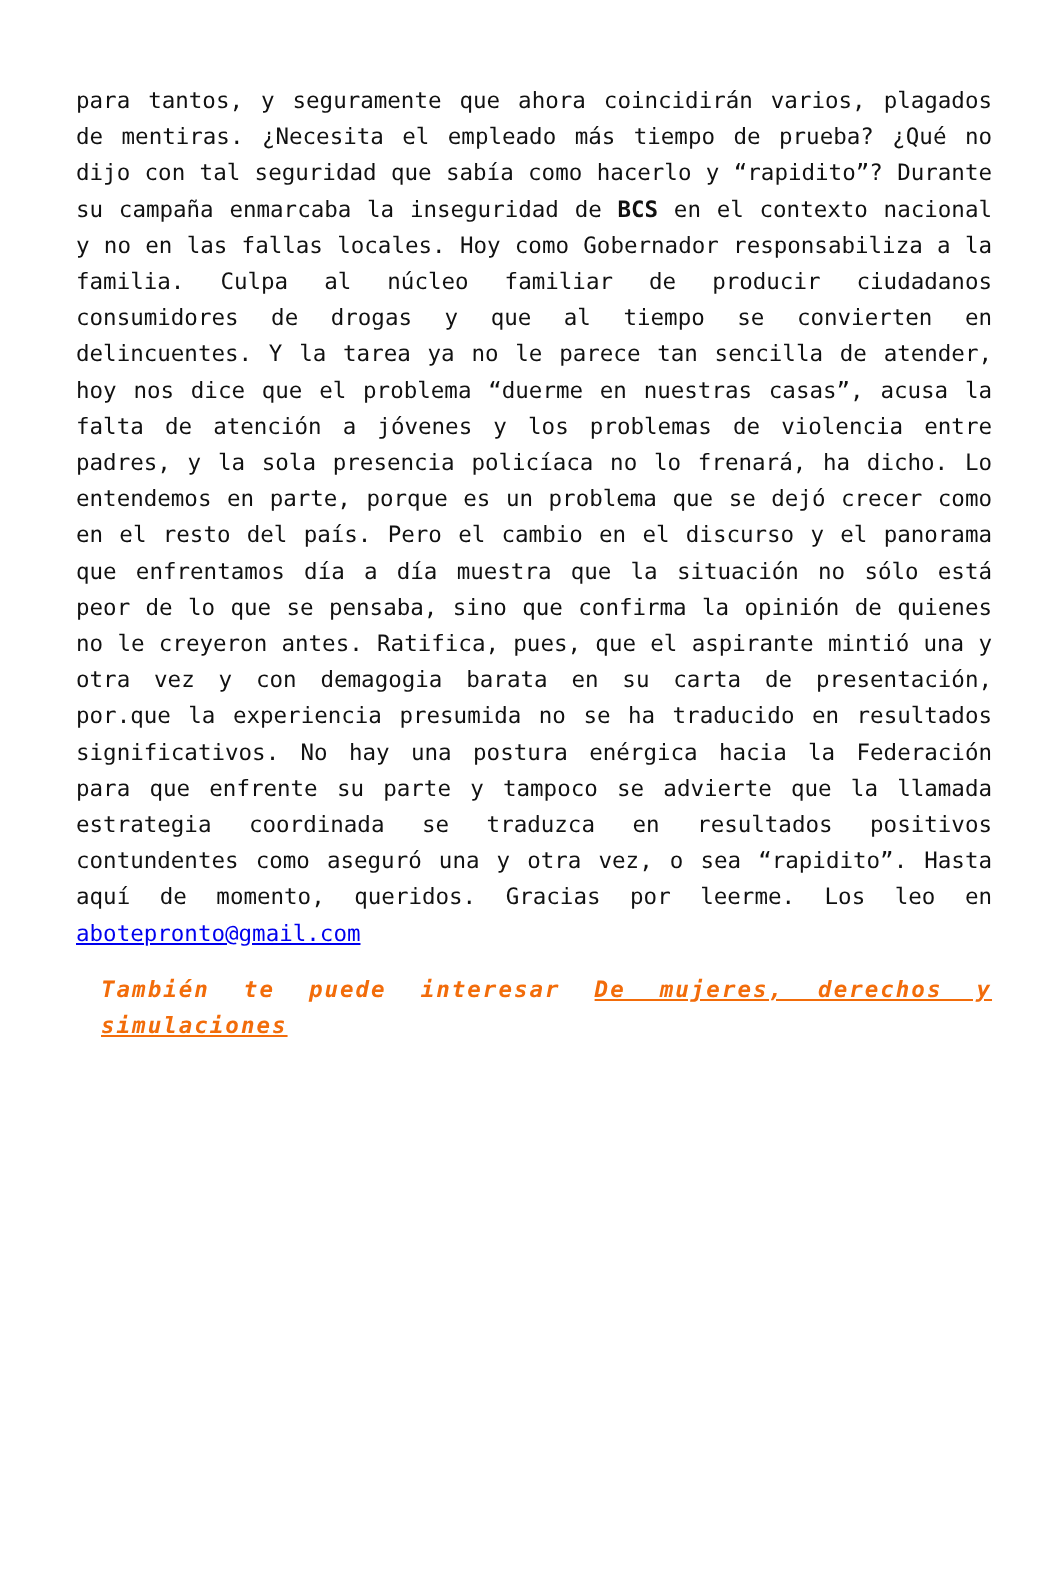para tantos, y seguramente que ahora coincidirán varios, plagados de mentiras. ¿Necesita el empleado más tiempo de prueba? ¿Qué no dijo con tal seguridad que sabía como hacerlo y “rapidito”? Durante su campaña enmarcaba la inseguridad de BCS en el contexto nacional y no en las fallas locales. Hoy como Gobernador responsabiliza a la familia. Culpa al núcleo familiar de producir ciudadanos consumidores de drogas y que al tiempo se convierten en delincuentes. Y la tarea ya no le parece tan sencilla de atender, hoy nos dice que el problema “duerme en nuestras casas”, acusa la falta de atención a jóvenes y los problemas de violencia entre padres, y la sola presencia policíaca no lo frenará, ha dicho. Lo entendemos en parte, porque es un problema que se dejó crecer como en el resto del país. Pero el cambio en el discurso y el panorama que enfrentamos día a día muestra que la situación no sólo está peor de lo que se pensaba, sino que confirma la opinión de quienes no le creyeron antes. Ratifica, pues, que el aspirante mintió una y otra vez y con demagogia barata en su carta de presentación, por.que la experiencia presumida no se ha traducido en resultados significativos. No hay una postura enérgica hacia la Federación para que enfrente su parte y tampoco se advierte que la llamada estrategia coordinada se traduzca en resultados positivos contundentes como aseguró una y otra vez, o sea “rapidito”. Hasta aquí de momento, queridos. Gracias por leerme. Los leo en abotepronto@gmail.com
También te puede interesar De mujeres, derechos y simulaciones